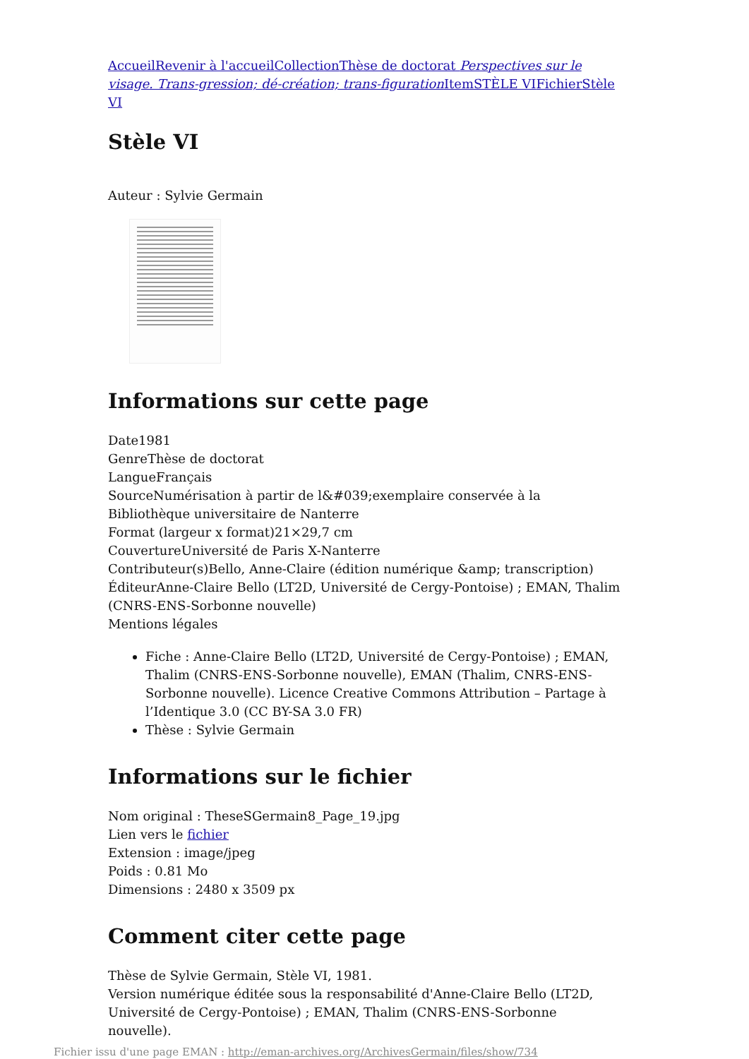Accueil Revenir à l'accueil Collection Thèse de doctorat Perspectives sur le visage. Trans-gression; dé-création; trans-figuration Item STÈLE VI Fichier Stèle VI
Stèle VI
Auteur : Sylvie Germain
Informations sur cette page
Date1981
GenreThèse de doctorat
LangueFrançais
SourceNumérisation à partir de l&#039;exemplaire conservée à la Bibliothèque universitaire de Nanterre
Format (largeur x format)21×29,7 cm
CouvertureUniversité de Paris X-Nanterre
Contributeur(s)Bello, Anne-Claire (édition numérique &amp; transcription)
ÉditeurAnne-Claire Bello (LT2D, Université de Cergy-Pontoise) ; EMAN, Thalim (CNRS-ENS-Sorbonne nouvelle)
Mentions légales
Fiche : Anne-Claire Bello (LT2D, Université de Cergy-Pontoise) ; EMAN, Thalim (CNRS-ENS-Sorbonne nouvelle), EMAN (Thalim, CNRS-ENS-Sorbonne nouvelle). Licence Creative Commons Attribution – Partage à l’Identique 3.0 (CC BY-SA 3.0 FR)
Thèse : Sylvie Germain
Informations sur le fichier
Nom original : TheseSGermain8_Page_19.jpg
Lien vers le fichier
Extension : image/jpeg
Poids : 0.81 Mo
Dimensions : 2480 x 3509 px
Comment citer cette page
Thèse de Sylvie Germain, Stèle VI, 1981.
Version numérique éditée sous la responsabilité d'Anne-Claire Bello (LT2D, Université de Cergy-Pontoise) ; EMAN, Thalim (CNRS-ENS-Sorbonne nouvelle).
Fichier issu d'une page EMAN : http://eman-archives.org/ArchivesGermain/files/show/734